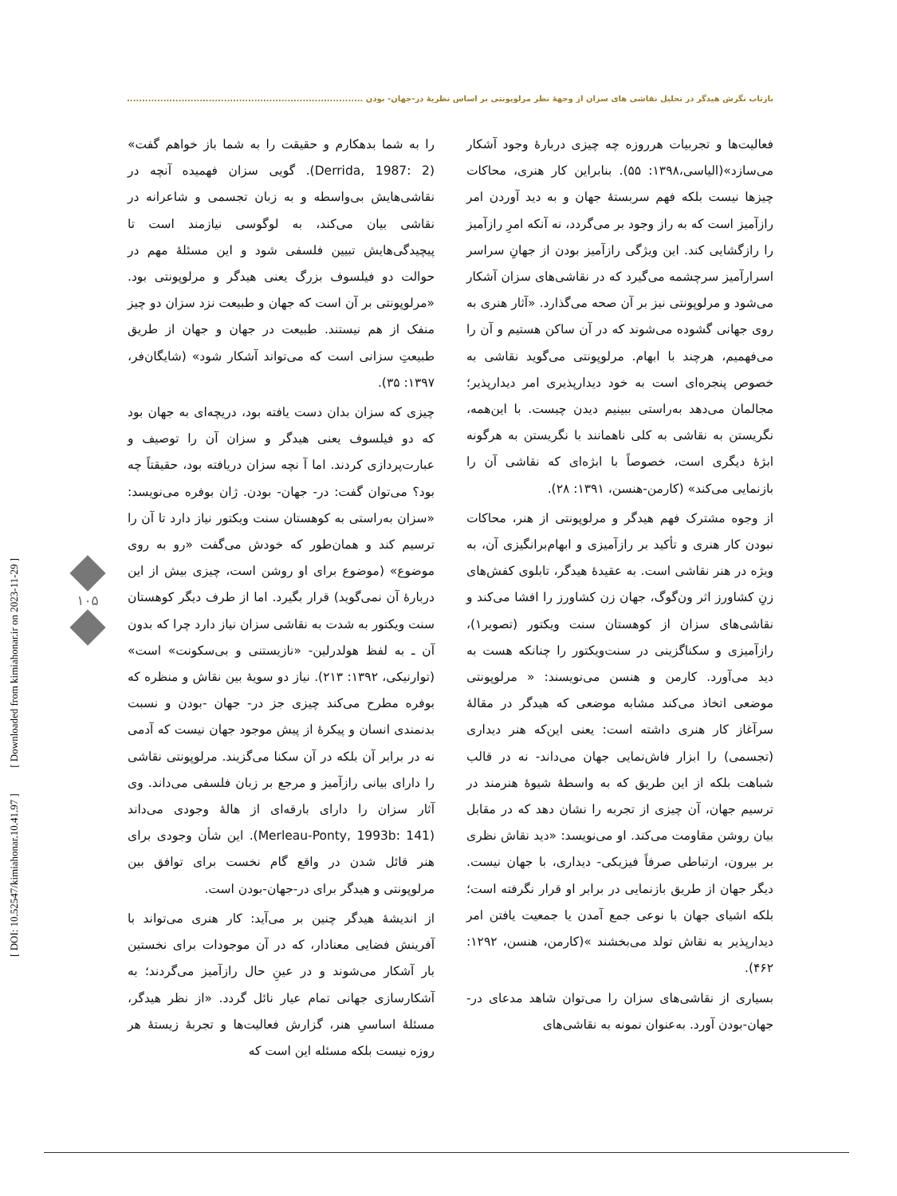بازتابِ نگرش هیدگر در تحلیل نقاشی های سزان از وجهۀ نظر مرلوپونتی بر اساس نظریۀ در-جهان- بودن ....................................................................................
را به شما بدهکارم و حقیقت را به شما باز خواهم گفت» (Derrida, 1987: 2). گویی سزان فهمیده آنچه در نقاشی‌هایش بی‌واسطه و به زبان تجسمی و شاعرانه در نقاشی بیان می‌کند، به لوگوسی نیازمند است تا پیچیدگی‌هایش تبیین فلسفی شود و این مسئلۀ مهم در حوالت دو فیلسوف بزرگ یعنی هیدگر و مرلوپونتی بود. «مرلوپونتی بر آن است که جهان و طبیعت نزد سزان دو چیز منفک از هم نیستند. طبیعت در جهان و جهان از طریق طبیعتِ سزانی است که می‌تواند آشکار شود» (شایگان‌فر، ۱۳۹۷: ۳۵).
چیزی که سزان بدان دست یافته بود، دریچه‌ای به جهان بود که دو فیلسوف یعنی هیدگر و سزان آن را توصیف و عبارت‌پردازی کردند. اما آ نچه سزان دریافته بود، حقیقتاً چه بود؟ می‌توان گفت: در- جهان- بودن. ژان بوفره می‌نویسد: «سزان به‌راستی به کوهستان سنت ویکتور نیاز دارد تا آن را ترسیم کند و همان‌طور که خودش می‌گفت «رو به روی موضوع» (موضوع برای او روشن است، چیزی بیش از این دربارۀ آن نمی‌گوید) قرار بگیرد. اما از طرف دیگر کوهستان سنت ویکتور به شدت به نقاشی سزان نیاز دارد چرا که بدون آن ـ به لفظ هولدرلین- «نازیستنی و بی‌سکونت» است» (توارنیکی، ۱۳۹۲: ۲۱۳). نیاز دو سویۀ بین نقاش و منظره که بوفره مطرح می‌کند چیزی جز در- جهان -بودن و نسبت بدنمندی انسان و پیکرۀ از پیش موجود جهان نیست که آدمی نه در برابر آن بلکه در آن سکنا می‌گزیند. مرلوپونتی نقاشی را دارای بیانی رازآمیز و مرجع بر زبان فلسفی می‌داند. وی آثار سزان را دارای بارقه‌ای از هالۀ وجودی می‌داند (Merleau-Ponty, 1993b: 141). این شأن وجودی برای هنر قائل شدن در واقع گام نخست برای توافق بین مرلوپونتی و هیدگر برای در-جهان-بودن است.
از اندیشۀ هیدگر چنین بر می‌آید: کار هنری می‌تواند با آفرینش فضایی معنادار، که در آن موجودات برای نخستین بار آشکار می‌شوند و در عینِ حال رازآمیز می‌گردند؛ به آشکارسازی جهانی تمام عیار نائل گردد. «از نظر هیدگر، مسئلۀ اساسیِ هنر، گزارش فعالیت‌ها و تجربۀ زیستۀ هر روزه نیست بلکه مسئله این است که
فعالیت‌ها و تجربیات هرروزه چه چیزی دربارۀ وجود آشکار می‌سازد»(الیاسی،۱۳۹۸: ۵۵). بنابراین کار هنری، محاکات چیزها نیست بلکه فهم سربستۀ جهان و به دید آوردن امر رازآمیز است که به راز وجود بر می‌گردد، نه آنکه امرِ رازآمیز را رازگشایی کند. این ویژگی رازآمیز بودن از جهانِ سراسر اسرارآمیز سرچشمه می‌گیرد که در نقاشی‌های سزان آشکار می‌شود و مرلوپونتی نیز بر آن صحه می‌گذارد. «آثار هنری به روی جهانی گشوده می‌شوند که در آن ساکن هستیم و آن را می‌فهمیم، هرچند با ابهام. مرلوپونتی می‌گوید نقاشی به خصوص پنجره‌ای است به خود دیدارپذیری امر دیدارپذیر؛ مجالمان می‌دهد به‌راستی ببینیم دیدن چیست. با این‌همه، نگریستن به نقاشی به کلی ناهمانند با نگریستن به هرگونه ابژۀ دیگری است، خصوصاً با ابژه‌ای که نقاشی آن را بازنمایی می‌کند» (کارمن-هنسن، ۱۳۹۱: ۲۸).
از وجوه مشترک فهم هیدگر و مرلوپونتی از هنر، محاکات نبودن کار هنری و تأکید بر رازآمیزی و ابهام‌برانگیزی آن، به ویژه در هنر نقاشی است. به عقیدۀ هیدگر، تابلوی کفش‌های زنِ کشاورز اثر ون‌گوگ، جهان زن کشاورز را افشا می‌کند و نقاشی‌های سزان از کوهستان سنت ویکتور (تصویر۱)، رازآمیزی و سکناگزینی در سنت‌ویکتور را چنانکه هست به دید می‌آورد. کارمن و هنسن می‌نویسند: « مرلوپونتی موضعی اتخاذ می‌کند مشابه موضعی که هیدگر در مقالۀ سرآغاز کار هنری داشته است: یعنی این‌که هنر دیداری (تجسمی) را ابزار فاش‌نمایی جهان می‌داند- نه در قالب شباهت بلکه از این طریق که به واسطۀ شیوۀ هنرمند در ترسیم جهان، آن چیزی از تجربه را نشان دهد که در مقابل بیان روشن مقاومت می‌کند. او می‌نویسد: «دید نقاش نظری بر بیرون، ارتباطی صرفاً فیزیکی- دیداری، با جهان نیست. دیگر جهان از طریق بازنمایی در برابر او قرار نگرفته است؛ بلکه اشیای جهان با نوعی جمع آمدن یا جمعیت یافتن امر دیدارپذیر به نقاش تولد می‌بخشند »(کارمن، هنسن، ۱۲۹۲: ۴۶۲).
بسیاری از نقاشی‌های سزان را می‌توان شاهد مدعای در-جهان-بودن آورد. به‌عنوان نمونه به نقاشی‌های
۱۰۵
[ DOI: 10.52547/kimiahonar.10.41.97 ] [ Downloaded from kimiahonar.ir on 2023-11-29 ]